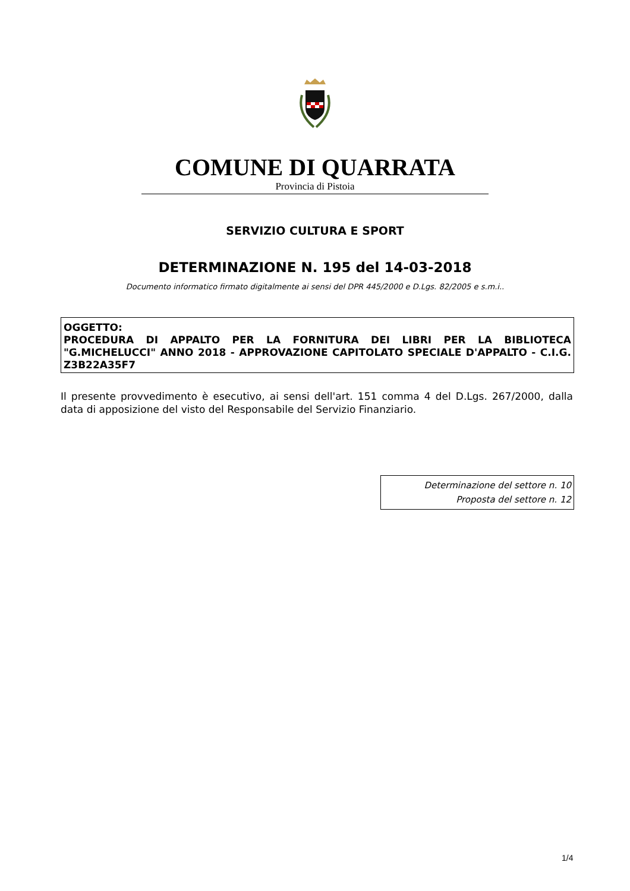COMUNE DI QUARRATA
Provincia di Pistoia
SERVIZIO CULTURA E SPORT
DETERMINAZIONE N. 195 del 14-03-2018
Documento informatico firmato digitalmente ai sensi del DPR 445/2000 e D.Lgs. 82/2005 e s.m.i..
OGGETTO:
PROCEDURA DI APPALTO PER LA FORNITURA DEI LIBRI PER LA BIBLIOTECA "G.MICHELUCCI" ANNO 2018 - APPROVAZIONE CAPITOLATO SPECIALE D'APPALTO - C.I.G. Z3B22A35F7
Il presente provvedimento è esecutivo, ai sensi dell'art. 151 comma 4 del D.Lgs. 267/2000, dalla data di apposizione del visto del Responsabile del Servizio Finanziario.
Determinazione del settore n. 10
Proposta del settore n. 12
1/4